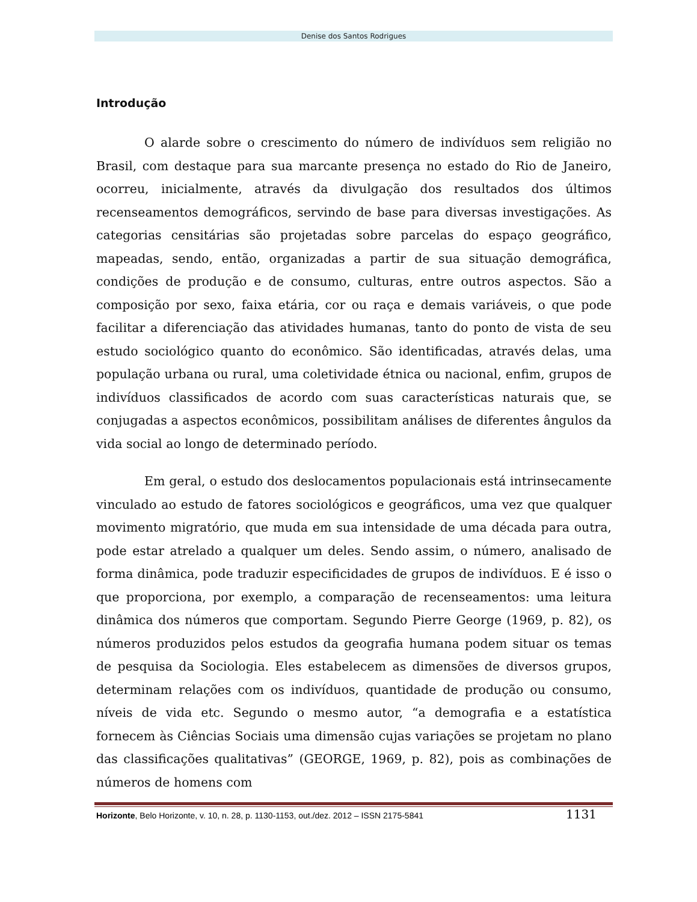Denise dos Santos Rodrigues
Introdução
O alarde sobre o crescimento do número de indivíduos sem religião no Brasil, com destaque para sua marcante presença no estado do Rio de Janeiro, ocorreu, inicialmente, através da divulgação dos resultados dos últimos recenseamentos demográficos, servindo de base para diversas investigações. As categorias censitárias são projetadas sobre parcelas do espaço geográfico, mapeadas, sendo, então, organizadas a partir de sua situação demográfica, condições de produção e de consumo, culturas, entre outros aspectos. São a composição por sexo, faixa etária, cor ou raça e demais variáveis, o que pode facilitar a diferenciação das atividades humanas, tanto do ponto de vista de seu estudo sociológico quanto do econômico. São identificadas, através delas, uma população urbana ou rural, uma coletividade étnica ou nacional, enfim, grupos de indivíduos classificados de acordo com suas características naturais que, se conjugadas a aspectos econômicos, possibilitam análises de diferentes ângulos da vida social ao longo de determinado período.
Em geral, o estudo dos deslocamentos populacionais está intrinsecamente vinculado ao estudo de fatores sociológicos e geográficos, uma vez que qualquer movimento migratório, que muda em sua intensidade de uma década para outra, pode estar atrelado a qualquer um deles. Sendo assim, o número, analisado de forma dinâmica, pode traduzir especificidades de grupos de indivíduos. E é isso o que proporciona, por exemplo, a comparação de recenseamentos: uma leitura dinâmica dos números que comportam. Segundo Pierre George (1969, p. 82), os números produzidos pelos estudos da geografia humana podem situar os temas de pesquisa da Sociologia. Eles estabelecem as dimensões de diversos grupos, determinam relações com os indivíduos, quantidade de produção ou consumo, níveis de vida etc. Segundo o mesmo autor, “a demografia e a estatística fornecem às Ciências Sociais uma dimensão cujas variações se projetam no plano das classificações qualitativas” (GEORGE, 1969, p. 82), pois as combinações de números de homens com
Horizonte, Belo Horizonte, v. 10, n. 28, p. 1130-1153, out./dez. 2012 – ISSN 2175-5841 1131